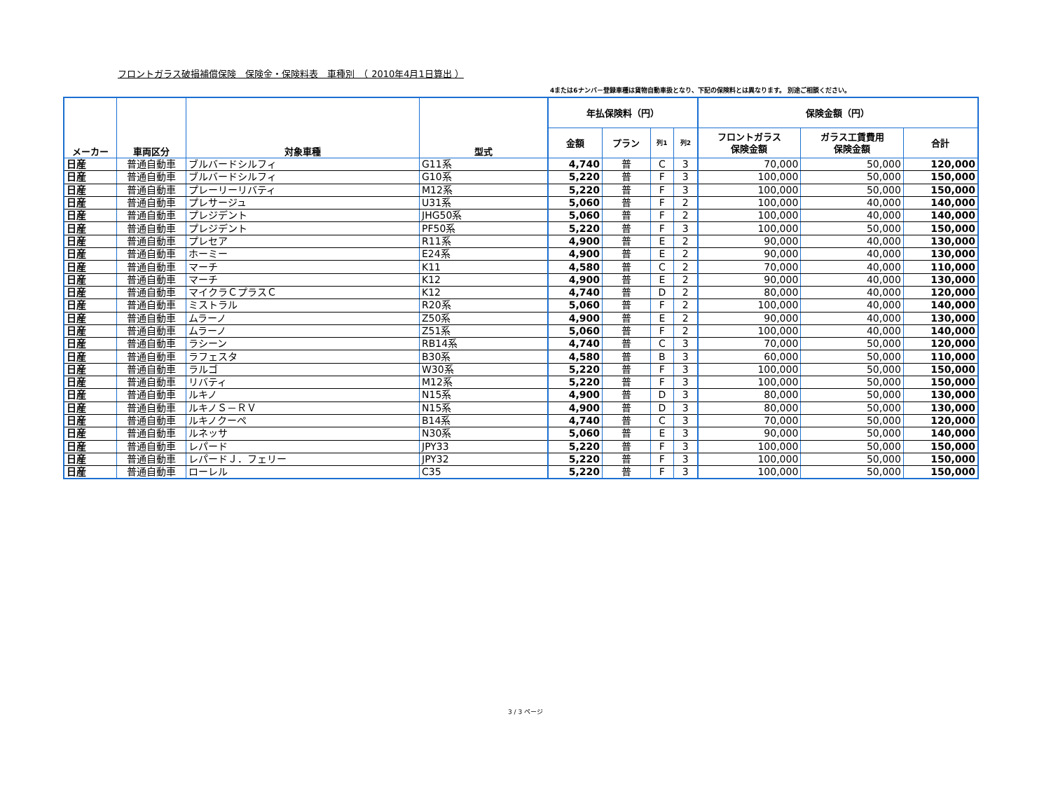フロントガラス破損補償保険　保険金・保険料表　車種別　（ 2010年4月1日算出 ）
4または6ナンバ－登録車種は貨物自動車扱となり、下記の保険料とは異なります。 別途ご相談ください。
| メーカー | 車両区分 | 対象車種 | 型式 | 年払保険料（円） | | | | 保険金額（円） | | |
| --- | --- | --- | --- | --- | --- | --- | --- | --- | --- | --- |
| | | | | 金額 | プラン | 列1 | 列2 | フロントガラス 保険金額 | ガラス工賃費用 保険金額 | 合計 |
| 日産 | 普通自動車 | ブルバードシルフィ | G11系 | 4,740 | 普 | C | 3 | 70,000 | 50,000 | 120,000 |
| 日産 | 普通自動車 | ブルバードシルフィ | G10系 | 5,220 | 普 | F | 3 | 100,000 | 50,000 | 150,000 |
| 日産 | 普通自動車 | プレーリーリバティ | M12系 | 5,220 | 普 | F | 3 | 100,000 | 50,000 | 150,000 |
| 日産 | 普通自動車 | プレサージュ | U31系 | 5,060 | 普 | F | 2 | 100,000 | 40,000 | 140,000 |
| 日産 | 普通自動車 | プレジデント | JHG50系 | 5,060 | 普 | F | 2 | 100,000 | 40,000 | 140,000 |
| 日産 | 普通自動車 | プレジデント | PF50系 | 5,220 | 普 | F | 3 | 100,000 | 50,000 | 150,000 |
| 日産 | 普通自動車 | プレセア | R11系 | 4,900 | 普 | E | 2 | 90,000 | 40,000 | 130,000 |
| 日産 | 普通自動車 | ホーミー | E24系 | 4,900 | 普 | E | 2 | 90,000 | 40,000 | 130,000 |
| 日産 | 普通自動車 | マーチ | K11 | 4,580 | 普 | C | 2 | 70,000 | 40,000 | 110,000 |
| 日産 | 普通自動車 | マーチ | K12 | 4,900 | 普 | E | 2 | 90,000 | 40,000 | 130,000 |
| 日産 | 普通自動車 | マイクラＣプラスＣ | K12 | 4,740 | 普 | D | 2 | 80,000 | 40,000 | 120,000 |
| 日産 | 普通自動車 | ミストラル | R20系 | 5,060 | 普 | F | 2 | 100,000 | 40,000 | 140,000 |
| 日産 | 普通自動車 | ムラーノ | Z50系 | 4,900 | 普 | E | 2 | 90,000 | 40,000 | 130,000 |
| 日産 | 普通自動車 | ムラーノ | Z51系 | 5,060 | 普 | F | 2 | 100,000 | 40,000 | 140,000 |
| 日産 | 普通自動車 | ラシーン | RB14系 | 4,740 | 普 | C | 3 | 70,000 | 50,000 | 120,000 |
| 日産 | 普通自動車 | ラフェスタ | B30系 | 4,580 | 普 | B | 3 | 60,000 | 50,000 | 110,000 |
| 日産 | 普通自動車 | ラルゴ | W30系 | 5,220 | 普 | F | 3 | 100,000 | 50,000 | 150,000 |
| 日産 | 普通自動車 | リバティ | M12系 | 5,220 | 普 | F | 3 | 100,000 | 50,000 | 150,000 |
| 日産 | 普通自動車 | ルキノ | N15系 | 4,900 | 普 | D | 3 | 80,000 | 50,000 | 130,000 |
| 日産 | 普通自動車 | ルキノＳ－ＲＶ | N15系 | 4,900 | 普 | D | 3 | 80,000 | 50,000 | 130,000 |
| 日産 | 普通自動車 | ルキノクーペ | B14系 | 4,740 | 普 | C | 3 | 70,000 | 50,000 | 120,000 |
| 日産 | 普通自動車 | ルネッサ | N30系 | 5,060 | 普 | E | 3 | 90,000 | 50,000 | 140,000 |
| 日産 | 普通自動車 | レパード | JPY33 | 5,220 | 普 | F | 3 | 100,000 | 50,000 | 150,000 |
| 日産 | 普通自動車 | レパードＪ．フェリー | JPY32 | 5,220 | 普 | F | 3 | 100,000 | 50,000 | 150,000 |
| 日産 | 普通自動車 | ローレル | C35 | 5,220 | 普 | F | 3 | 100,000 | 50,000 | 150,000 |
3 / 3 ページ